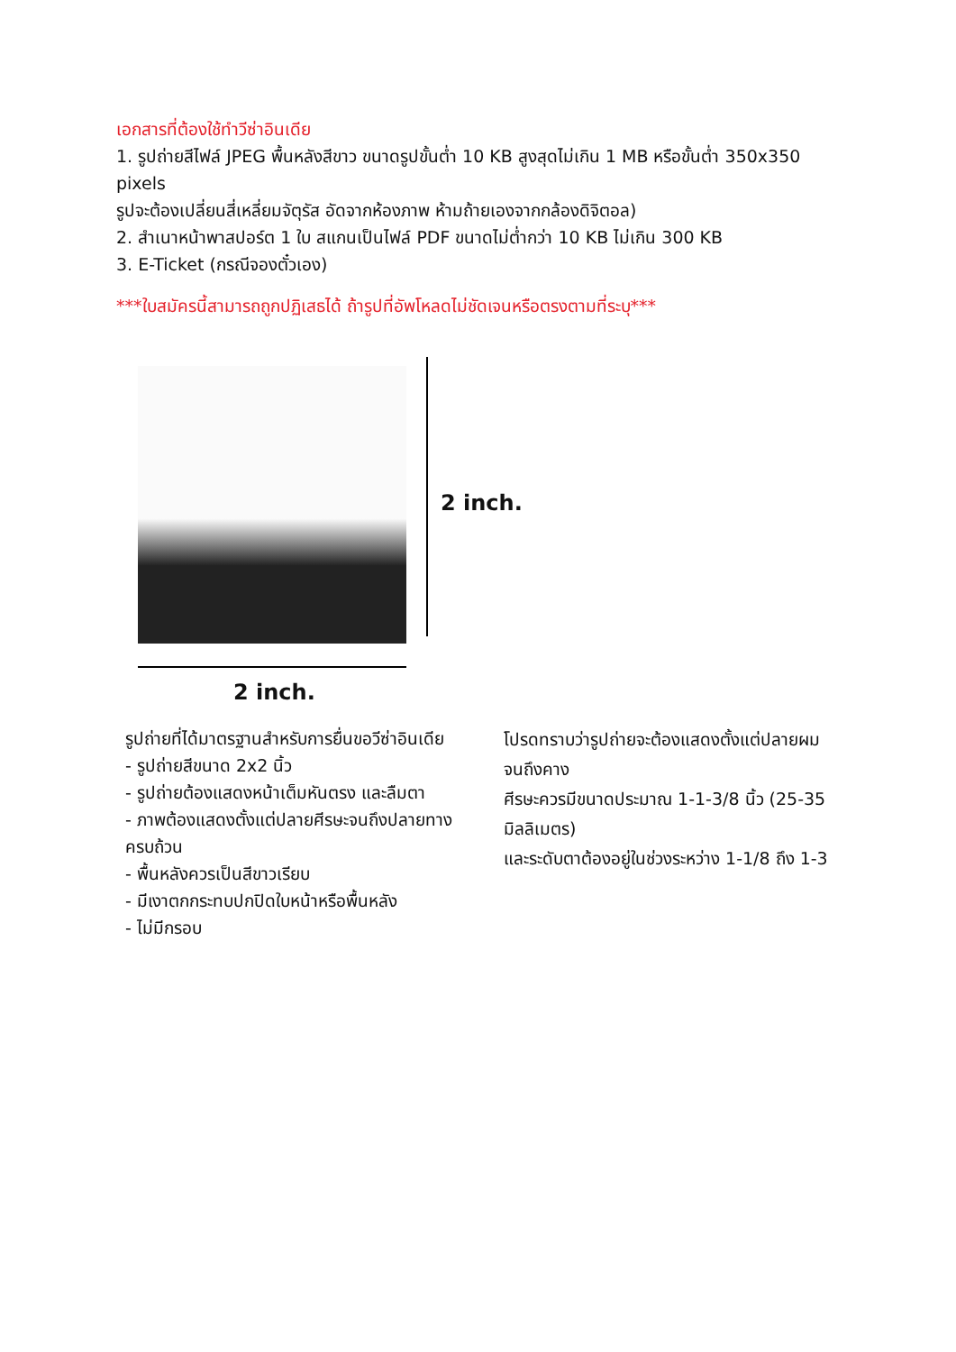เอกสารที่ต้องใช้ทำวีซ่าอินเดีย
1. รูปถ่ายสีไฟล์ JPEG พื้นหลังสีขาว ขนาดรูปขั้นต่ำ 10 KB สูงสุดไม่เกิน 1 MB หรือขั้นต่ำ 350x350 pixels
รูปจะต้องเปลี่ยนสี่เหลี่ยมจัตุรัส อัดจากห้องภาพ ห้ามถ้ายเองจากกล้องดิจิตอล)
2. สำเนาหน้าพาสปอร์ต 1 ใบ สแกนเป็นไฟล์ PDF ขนาดไม่ต่ำกว่า 10 KB ไม่เกิน 300 KB
3. E-Ticket (กรณีจองตั๋วเอง)
***ใบสมัครนี้สามารถถูกปฏิเสธได้ ถ้ารูปที่อัพโหลดไม่ชัดเจนหรือตรงตามที่ระบุ***
2 inch.
2 inch.
รูปถ่ายที่ได้มาตรฐานสำหรับการยื่นขอวีซ่าอินเดีย
- รูปถ่ายสีขนาด 2x2 นิ้ว
- รูปถ่ายต้องแสดงหน้าเต็มหันตรง และลืมตา
- ภาพต้องแสดงตั้งแต่ปลายศีรษะจนถึงปลายทางครบถ้วน
- พื้นหลังควรเป็นสีขาวเรียบ
- มีเงาตกกระทบปกปิดใบหน้าหรือพื้นหลัง
- ไม่มีกรอบ
โปรดทราบว่ารูปถ่ายจะต้องแสดงตั้งแต่ปลายผมจนถึงคาง
ศีรษะควรมีขนาดประมาณ 1-1-3/8 นิ้ว (25-35 มิลลิเมตร)
และระดับตาต้องอยู่ในช่วงระหว่าง 1-1/8 ถึง 1-3